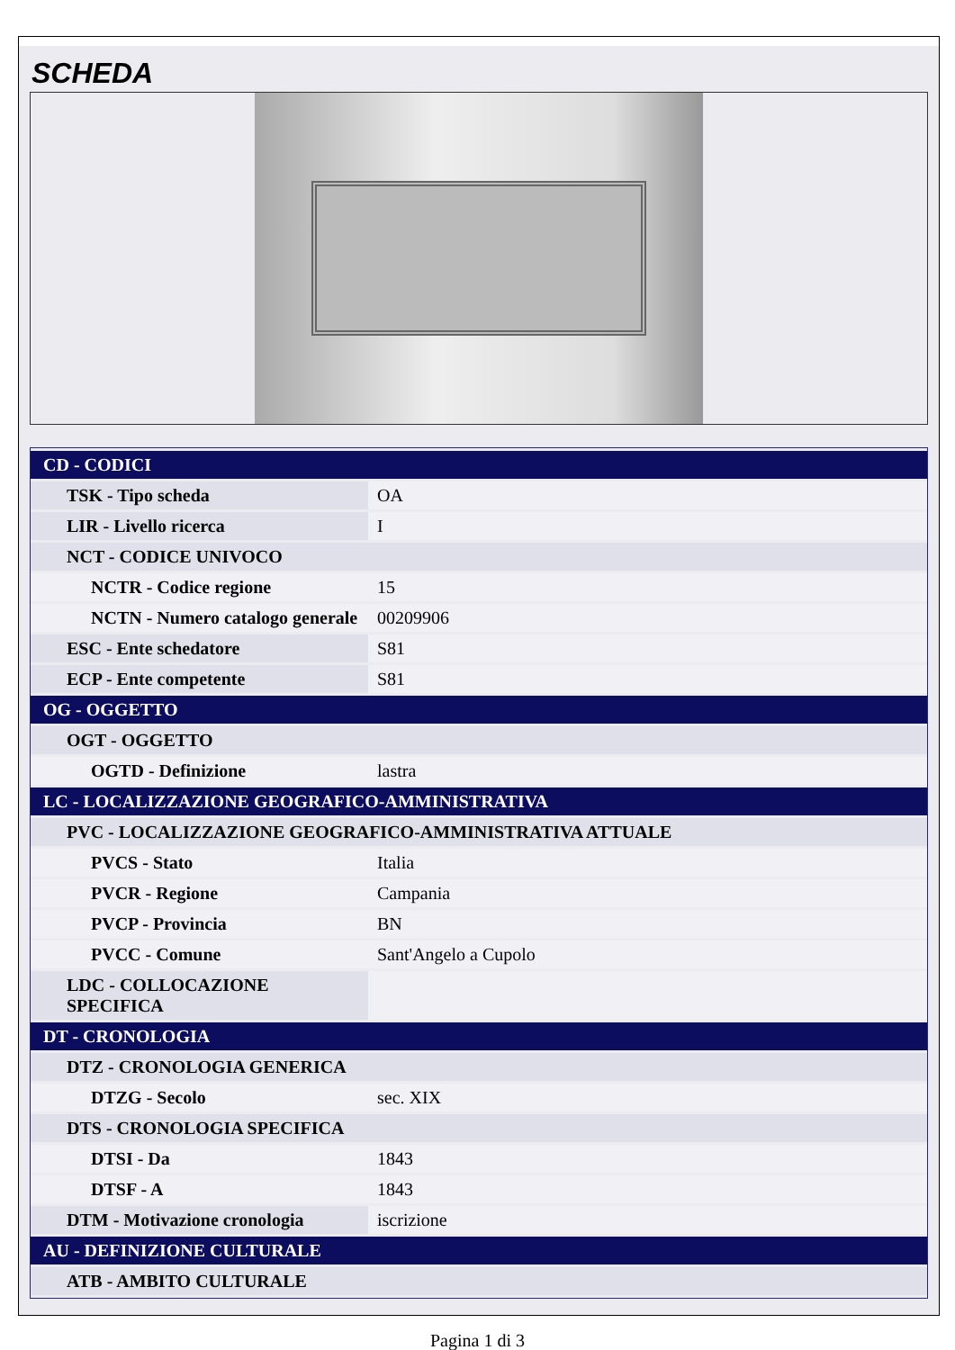SCHEDA
| CD - CODICI | |
| TSK - Tipo scheda | OA |
| LIR - Livello ricerca | I |
| NCT - CODICE UNIVOCO | |
| NCTR - Codice regione | 15 |
| NCTN - Numero catalogo generale | 00209906 |
| ESC - Ente schedatore | S81 |
| ECP - Ente competente | S81 |
| OG - OGGETTO | |
| OGT - OGGETTO | |
| OGTD - Definizione | lastra |
| LC - LOCALIZZAZIONE GEOGRAFICO-AMMINISTRATIVA | |
| PVC - LOCALIZZAZIONE GEOGRAFICO-AMMINISTRATIVA ATTUALE | |
| PVCS - Stato | Italia |
| PVCR - Regione | Campania |
| PVCP - Provincia | BN |
| PVCC - Comune | Sant'Angelo a Cupolo |
| LDC - COLLOCAZIONE SPECIFICA | |
| DT - CRONOLOGIA | |
| DTZ - CRONOLOGIA GENERICA | |
| DTZG - Secolo | sec. XIX |
| DTS - CRONOLOGIA SPECIFICA | |
| DTSI - Da | 1843 |
| DTSF - A | 1843 |
| DTM - Motivazione cronologia | iscrizione |
| AU - DEFINIZIONE CULTURALE | |
| ATB - AMBITO CULTURALE | |
Pagina 1 di 3